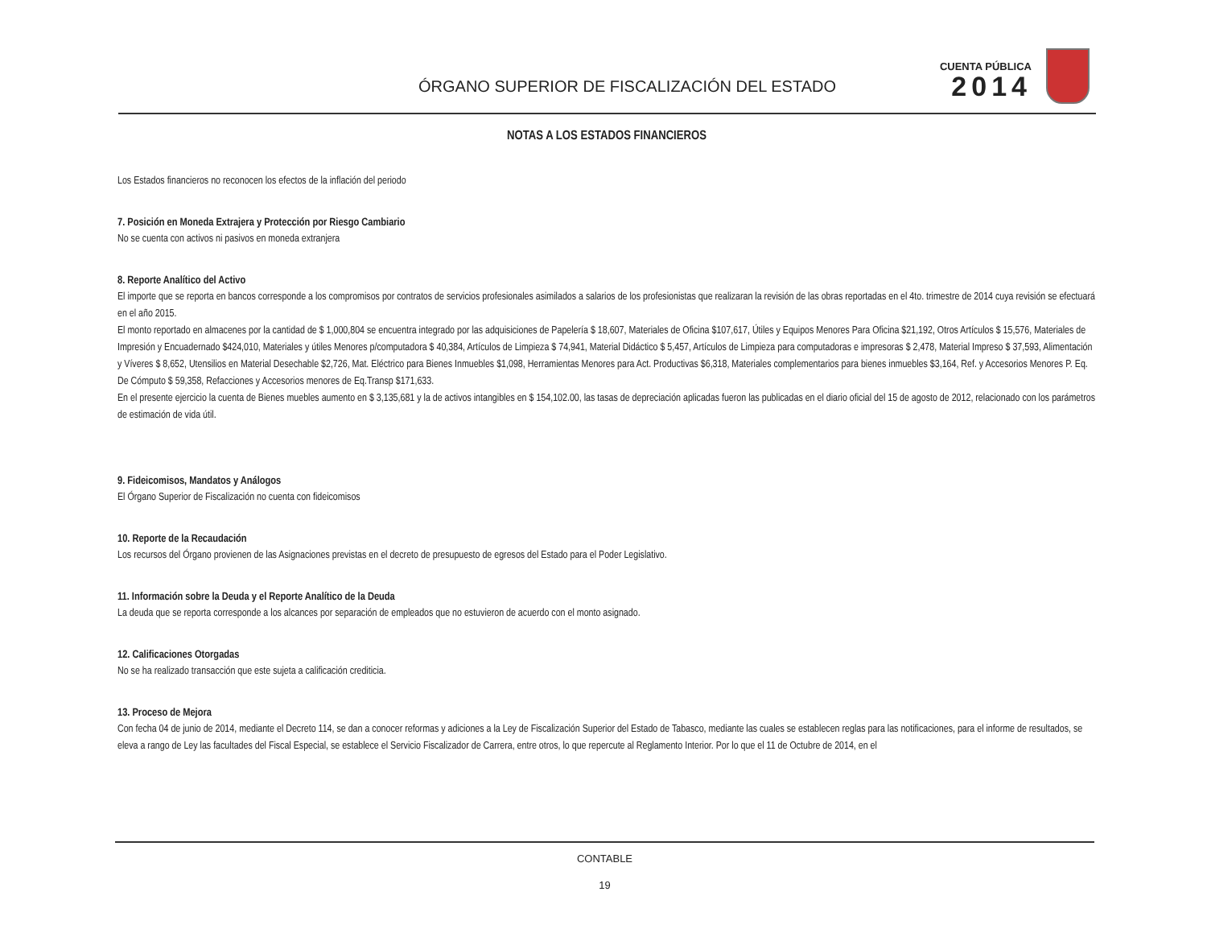ÓRGANO SUPERIOR DE FISCALIZACIÓN DEL ESTADO
CUENTA PÚBLICA
2014
NOTAS A LOS ESTADOS FINANCIEROS
Los Estados financieros no reconocen los efectos de la inflación del periodo
7. Posición en Moneda Extrajera y Protección por Riesgo Cambiario
No se cuenta con activos ni pasivos en moneda extranjera
8. Reporte Analítico del Activo
El importe que se reporta en bancos corresponde a los compromisos por contratos de servicios profesionales asimilados a salarios de los profesionistas que realizaran la revisión de las obras reportadas en el 4to. trimestre de 2014 cuya revisión se efectuará en el año 2015.
El monto reportado en almacenes por la cantidad de $ 1,000,804 se encuentra integrado por las adquisiciones de Papelería $ 18,607, Materiales de Oficina $107,617, Útiles y Equipos Menores Para Oficina $21,192, Otros Artículos $ 15,576, Materiales de Impresión y Encuadernado $424,010, Materiales y útiles Menores p/computadora $ 40,384, Artículos de Limpieza $ 74,941, Material Didáctico $ 5,457, Artículos de Limpieza para computadoras e impresoras $ 2,478, Material Impreso $ 37,593, Alimentación y Víveres $ 8,652, Utensilios en Material Desechable $2,726, Mat. Eléctrico para Bienes Inmuebles $1,098, Herramientas Menores para Act. Productivas $6,318, Materiales complementarios para bienes inmuebles $3,164, Ref. y Accesorios Menores P. Eq. De Cómputo $ 59,358, Refacciones y Accesorios menores de Eq.Transp $171,633.
En el presente ejercicio la cuenta de Bienes muebles aumento en $ 3,135,681 y la de activos intangibles en $ 154,102.00, las tasas de depreciación aplicadas fueron las publicadas en el diario oficial del 15 de agosto de 2012, relacionado con los parámetros de estimación de vida útil.
9. Fideicomisos, Mandatos y Análogos
El Órgano Superior de Fiscalización no cuenta con fideicomisos
10. Reporte de la Recaudación
Los recursos del Órgano provienen de las Asignaciones previstas en el decreto de presupuesto de egresos del Estado para el Poder Legislativo.
11. Información sobre la Deuda y el Reporte Analítico de la Deuda
La deuda que se reporta corresponde a los alcances por separación de empleados que no estuvieron de acuerdo con el monto asignado.
12. Calificaciones Otorgadas
No se ha realizado transacción que este sujeta a calificación crediticia.
13. Proceso de Mejora
Con fecha 04 de junio de 2014, mediante el Decreto 114, se dan a conocer reformas y adiciones a la Ley de Fiscalización Superior del Estado de Tabasco, mediante las cuales se establecen reglas para las notificaciones, para el informe de resultados, se eleva a rango de Ley las facultades del Fiscal Especial, se establece el Servicio Fiscalizador de Carrera, entre otros, lo que repercute al Reglamento Interior. Por lo que el 11 de Octubre de 2014, en el
CONTABLE
19